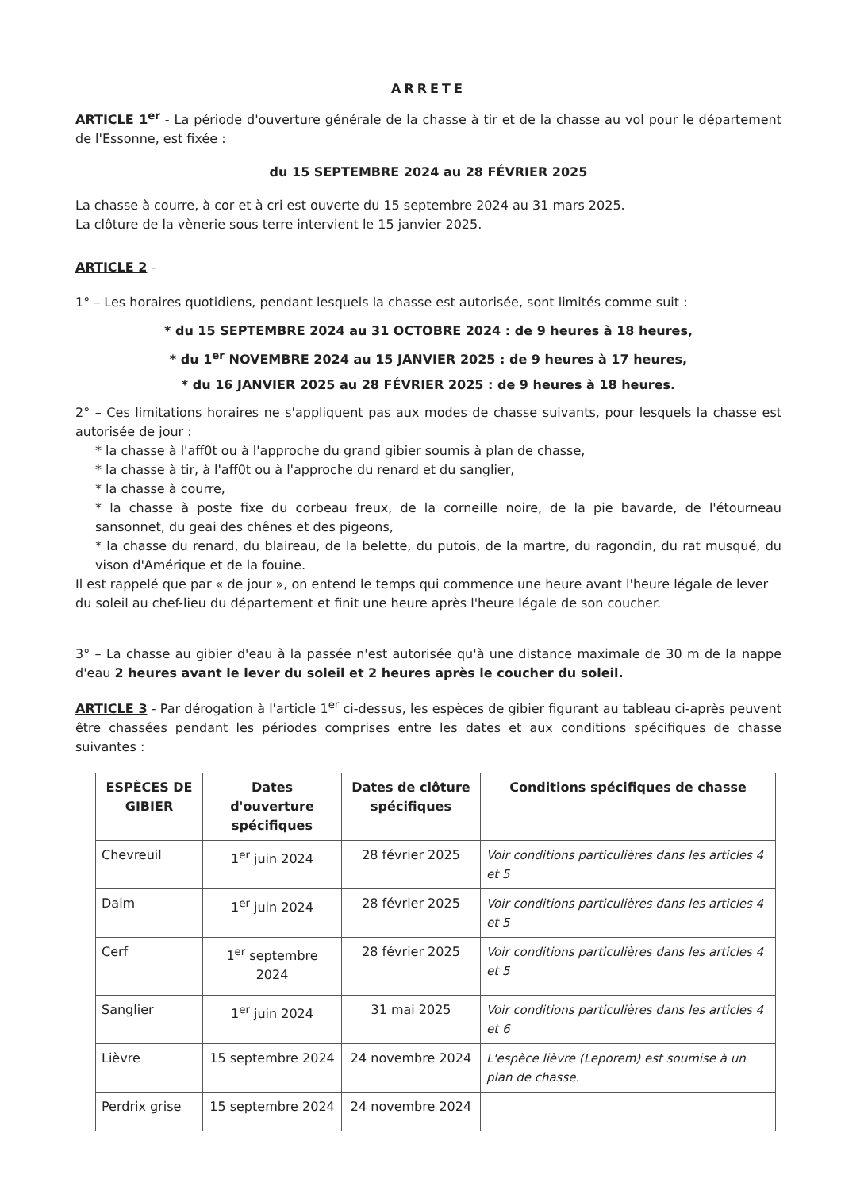ARRETE
ARTICLE 1<sup>er</sup> - La période d'ouverture générale de la chasse à tir et de la chasse au vol pour le département de l'Essonne, est fixée :
du 15 SEPTEMBRE 2024 au 28 FÉVRIER 2025
La chasse à courre, à cor et à cri est ouverte du 15 septembre 2024 au 31 mars 2025.
La clôture de la vènerie sous terre intervient le 15 janvier 2025.
ARTICLE 2 -
1° – Les horaires quotidiens, pendant lesquels la chasse est autorisée, sont limités comme suit :
* du 15 SEPTEMBRE 2024 au 31 OCTOBRE 2024 : de 9 heures à 18 heures,
* du 1<sup>er</sup> NOVEMBRE 2024 au 15 JANVIER 2025 : de 9 heures à 17 heures,
* du 16 JANVIER 2025 au 28 FÉVRIER 2025 : de 9 heures à 18 heures.
2° – Ces limitations horaires ne s'appliquent pas aux modes de chasse suivants, pour lesquels la chasse est autorisée de jour :
* la chasse à l'aff0t ou à l'approche du grand gibier soumis à plan de chasse,
* la chasse à tir, à l'aff0t ou à l'approche du renard et du sanglier,
* la chasse à courre,
* la chasse à poste fixe du corbeau freux, de la corneille noire, de la pie bavarde, de l'étourneau sansonnet, du geai des chênes et des pigeons,
* la chasse du renard, du blaireau, de la belette, du putois, de la martre, du ragondin, du rat musqué, du vison d'Amérique et de la fouine.
Il est rappelé que par « de jour », on entend le temps qui commence une heure avant l'heure légale de lever du soleil au chef-lieu du département et finit une heure après l'heure légale de son coucher.
3° – La chasse au gibier d'eau à la passée n'est autorisée qu'à une distance maximale de 30 m de la nappe d'eau 2 heures avant le lever du soleil et 2 heures après le coucher du soleil.
ARTICLE 3 - Par dérogation à l'article 1<sup>er</sup> ci-dessus, les espèces de gibier figurant au tableau ci-après peuvent être chassées pendant les périodes comprises entre les dates et aux conditions spécifiques de chasse suivantes :
| ESPÈCES DE GIBIER | Dates d'ouverture spécifiques | Dates de clôture spécifiques | Conditions spécifiques de chasse |
| --- | --- | --- | --- |
| Chevreuil | 1<sup>er</sup> juin 2024 | 28 février 2025 | Voir conditions particulières dans les articles 4 et 5 |
| Daim | 1<sup>er</sup> juin 2024 | 28 février 2025 | Voir conditions particulières dans les articles 4 et 5 |
| Cerf | 1<sup>er</sup> septembre 2024 | 28 février 2025 | Voir conditions particulières dans les articles 4 et 5 |
| Sanglier | 1<sup>er</sup> juin 2024 | 31 mai 2025 | Voir conditions particulières dans les articles 4 et 6 |
| Lièvre | 15 septembre 2024 | 24 novembre 2024 | L'espèce lièvre (Leporem) est soumise à un plan de chasse. |
| Perdrix grise | 15 septembre 2024 | 24 novembre 2024 | |